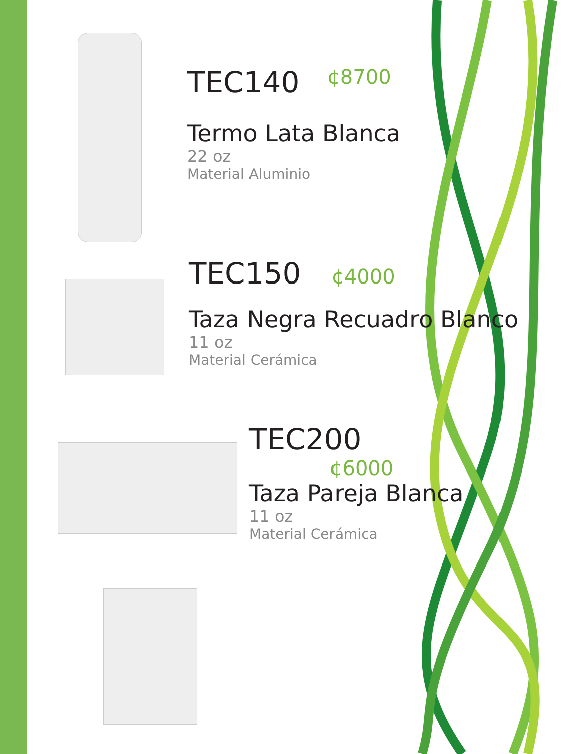TEC140 ¢8700
Termo Lata Blanca
22 oz
Material Aluminio
TEC150 ¢4000
Taza Negra Recuadro Blanco
11 oz
Material Cerámica
TEC200
¢6000
Taza Pareja Blanca
11 oz
Material Cerámica